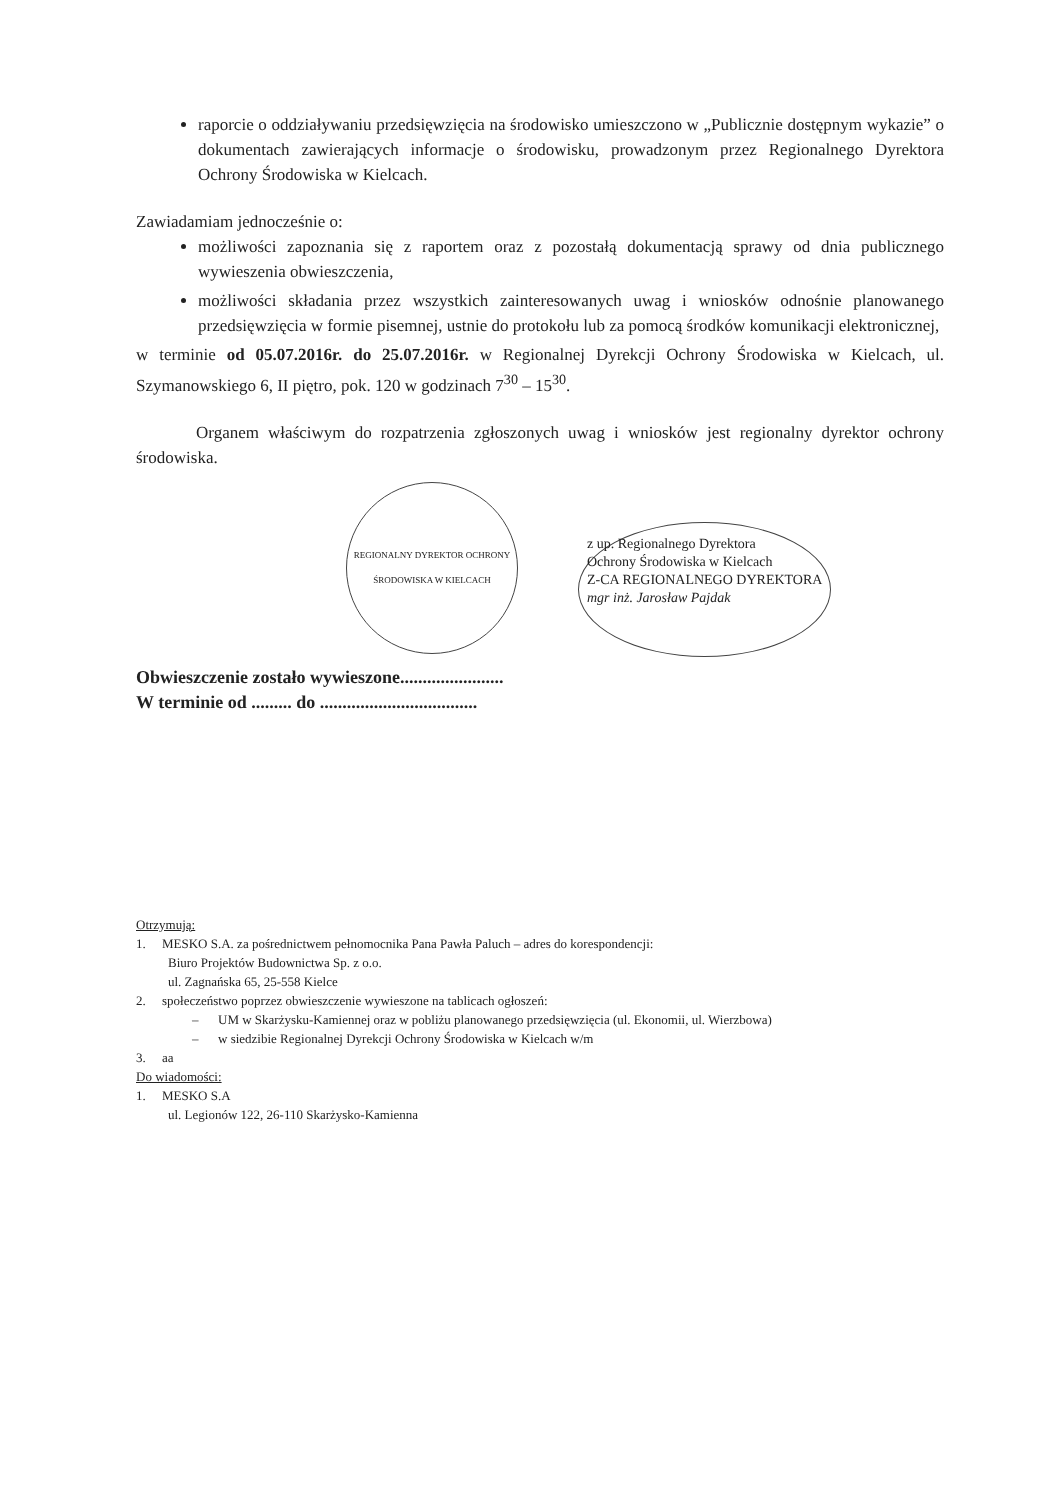raporcie o oddziaływaniu przedsięwzięcia na środowisko umieszczono w „Publicznie dostępnym wykazie” o dokumentach zawierających informacje o środowisku, prowadzonym przez Regionalnego Dyrektora Ochrony Środowiska w Kielcach.
Zawiadamiam jednocześnie o:
możliwości zapoznania się z raportem oraz z pozostałą dokumentacją sprawy od dnia publicznego wywieszenia obwieszczenia,
możliwości składania przez wszystkich zainteresowanych uwag i wniosków odnośnie planowanego przedsięwzięcia w formie pisemnej, ustnie do protokołu lub za pomocą środków komunikacji elektronicznej,
w terminie od 05.07.2016r. do 25.07.2016r. w Regionalnej Dyrekcji Ochrony Środowiska w Kielcach, ul. Szymanowskiego 6, II piętro, pok. 120 w godzinach 7<sup>30</sup> – 15<sup>30</sup>.
Organem właściwym do rozpatrzenia zgłoszonych uwag i wniosków jest regionalny dyrektor ochrony środowiska.
REGIONALNY DYREKTOR OCHRONY ŚRODOWISKA W KIELCACH
z up. Regionalnego Dyrektora
Ochrony Środowiska w Kielcach
Z-CA REGIONALNEGO DYREKTORA
mgr inż. Jarosław Pajdak
Obwieszczenie zostało wywieszone.......................
W terminie od ......... do ...................................
Otrzymują:
1. MESKO S.A. za pośrednictwem pełnomocnika Pana Pawła Paluch – adres do korespondencji:
Biuro Projektów Budownictwa Sp. z o.o.
ul. Zagnańska 65, 25-558 Kielce
2. społeczeństwo poprzez obwieszczenie wywieszone na tablicach ogłoszeń:
– UM w Skarżysku-Kamiennej oraz w pobliżu planowanego przedsięwzięcia (ul. Ekonomii, ul. Wierzbowa)
– w siedzibie Regionalnej Dyrekcji Ochrony Środowiska w Kielcach w/m
3. aa
Do wiadomości:
1. MESKO S.A
ul. Legionów 122, 26-110 Skarżysko-Kamienna